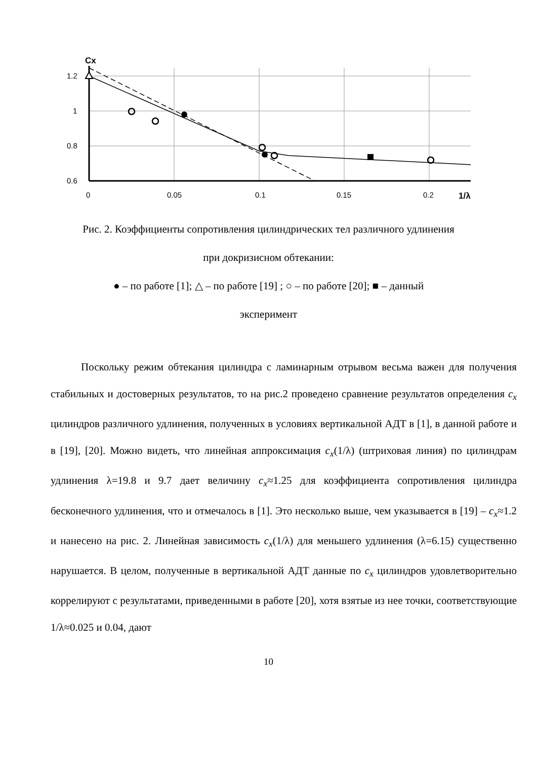1.2
1
0.8
0.6
0
0.05
0.1
0.15
0.2
Cx
1/λ
Рис. 2. Коэффициенты сопротивления цилиндрических тел различного удлинения
при докризисном обтекании:
● – по работе [1]; △ – по работе [19] ; ○ – по работе [20]; ■ – данный
эксперимент
Поскольку режим обтекания цилиндра с ламинарным отрывом весьма важен для получения стабильных и достоверных результатов, то на рис.2 проведено сравнение результатов определения c<sub>x</sub> цилиндров различного удлинения, полученных в условиях вертикальной АДТ в [1], в данной работе и в [19], [20]. Можно видеть, что линейная аппроксимация c<sub>x</sub>(1/λ) (штриховая линия) по цилиндрам удлинения λ=19.8 и 9.7 дает величину c<sub>x</sub>≈1.25 для коэффициента сопротивления цилиндра бесконечного удлинения, что и отмечалось в [1]. Это несколько выше, чем указывается в [19] – c<sub>x</sub>≈1.2 и нанесено на рис. 2. Линейная зависимость c<sub>x</sub>(1/λ) для меньшего удлинения (λ=6.15) существенно нарушается. В целом, полученные в вертикальной АДТ данные по c<sub>x</sub> цилиндров удовлетворительно коррелируют с результатами, приведенными в работе [20], хотя взятые из нее точки, соответствующие 1/λ≈0.025 и 0.04, дают
10